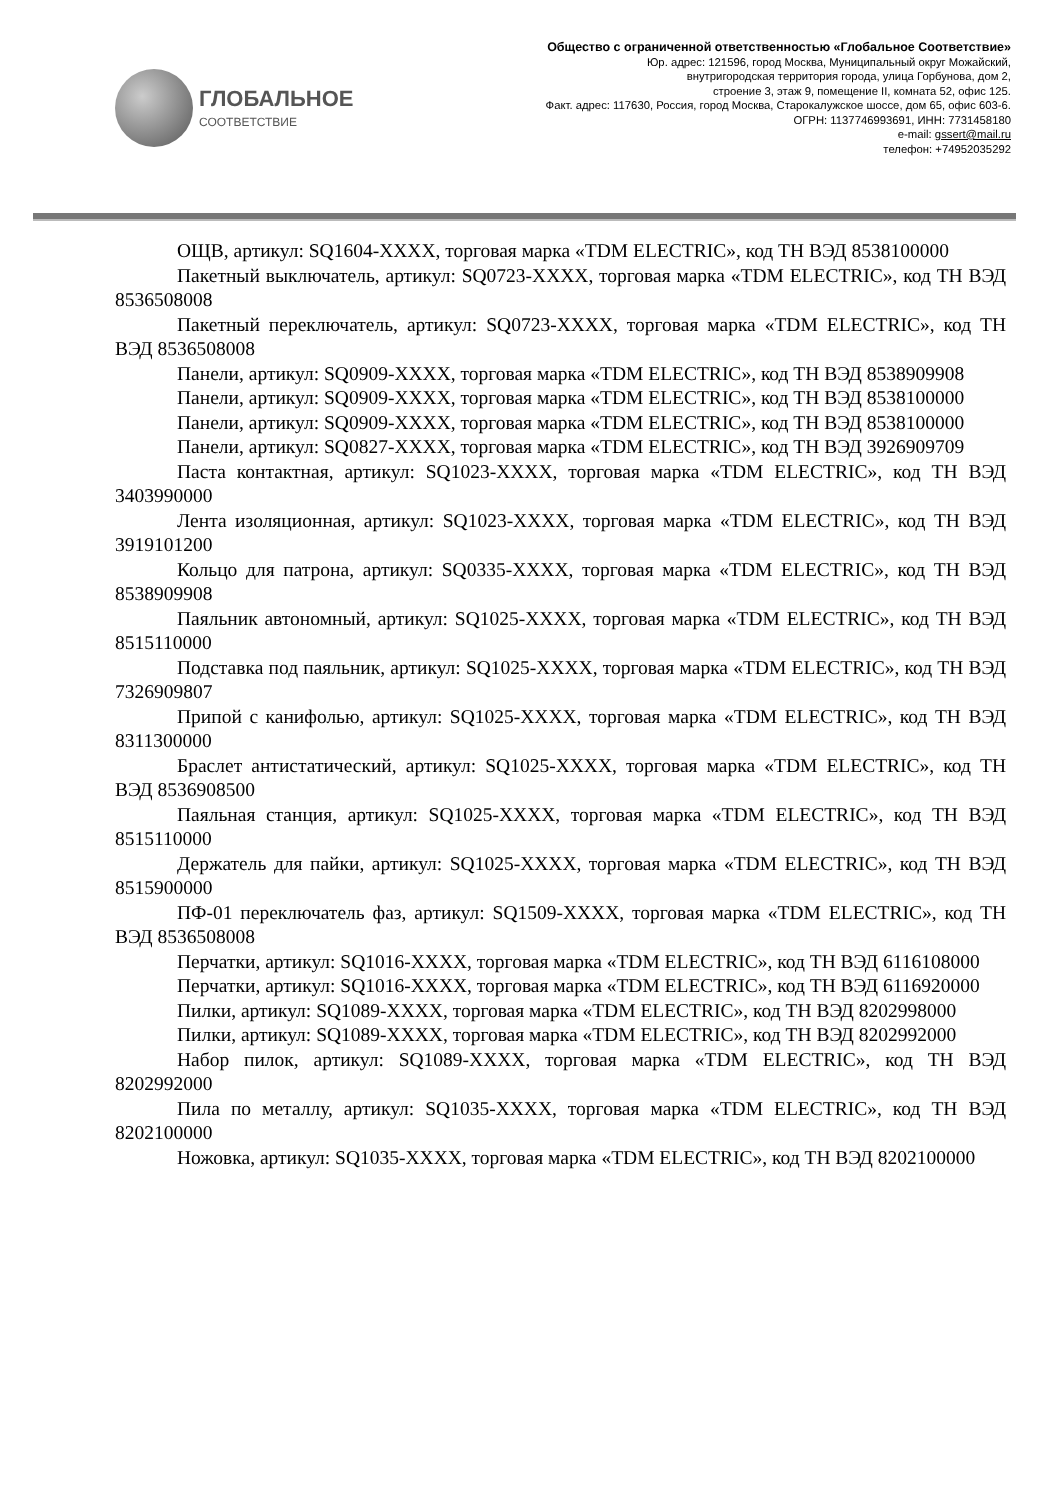ГЛОБАЛЬНОЕ
СООТВЕТСТВИЕ
Общество с ограниченной ответственностью «Глобальное Соответствие»
Юр. адрес: 121596, город Москва, Муниципальный округ Можайский,
внутригородская территория города, улица Горбунова, дом 2,
строение 3, этаж 9, помещение II, комната 52, офис 125.
Факт. адрес: 117630, Россия, город Москва, Старокалужское шоссе, дом 65, офис 603-6.
ОГРН: 1137746993691, ИНН: 7731458180
e-mail: gssert@mail.ru
телефон: +74952035292
ОЩВ, артикул: SQ1604-XXXX, торговая марка «TDM ELECTRIC», код ТН ВЭД 8538100000
Пакетный выключатель, артикул: SQ0723-XXXX, торговая марка «TDM ELECTRIC», код ТН ВЭД 8536508008
Пакетный переключатель, артикул: SQ0723-XXXX, торговая марка «TDM ELECTRIC», код ТН ВЭД 8536508008
Панели, артикул: SQ0909-XXXX, торговая марка «TDM ELECTRIC», код ТН ВЭД 8538909908
Панели, артикул: SQ0909-XXXX, торговая марка «TDM ELECTRIC», код ТН ВЭД 8538100000
Панели, артикул: SQ0909-XXXX, торговая марка «TDM ELECTRIC», код ТН ВЭД 8538100000
Панели, артикул: SQ0827-XXXX, торговая марка «TDM ELECTRIC», код ТН ВЭД 3926909709
Паста контактная, артикул: SQ1023-XXXX, торговая марка «TDM ELECTRIC», код ТН ВЭД 3403990000
Лента изоляционная, артикул: SQ1023-XXXX, торговая марка «TDM ELECTRIC», код ТН ВЭД 3919101200
Кольцо для патрона, артикул: SQ0335-XXXX, торговая марка «TDM ELECTRIC», код ТН ВЭД 8538909908
Паяльник автономный, артикул: SQ1025-XXXX, торговая марка «TDM ELECTRIC», код ТН ВЭД 8515110000
Подставка под паяльник, артикул: SQ1025-XXXX, торговая марка «TDM ELECTRIC», код ТН ВЭД 7326909807
Припой с канифолью, артикул: SQ1025-XXXX, торговая марка «TDM ELECTRIC», код ТН ВЭД 8311300000
Браслет антистатический, артикул: SQ1025-XXXX, торговая марка «TDM ELECTRIC», код ТН ВЭД 8536908500
Паяльная станция, артикул: SQ1025-XXXX, торговая марка «TDM ELECTRIC», код ТН ВЭД 8515110000
Держатель для пайки, артикул: SQ1025-XXXX, торговая марка «TDM ELECTRIC», код ТН ВЭД 8515900000
ПФ-01 переключатель фаз, артикул: SQ1509-XXXX, торговая марка «TDM ELECTRIC», код ТН ВЭД 8536508008
Перчатки, артикул: SQ1016-XXXX, торговая марка «TDM ELECTRIC», код ТН ВЭД 6116108000
Перчатки, артикул: SQ1016-XXXX, торговая марка «TDM ELECTRIC», код ТН ВЭД 6116920000
Пилки, артикул: SQ1089-XXXX, торговая марка «TDM ELECTRIC», код ТН ВЭД 8202998000
Пилки, артикул: SQ1089-XXXX, торговая марка «TDM ELECTRIC», код ТН ВЭД 8202992000
Набор пилок, артикул: SQ1089-XXXX, торговая марка «TDM ELECTRIC», код ТН ВЭД 8202992000
Пила по металлу, артикул: SQ1035-XXXX, торговая марка «TDM ELECTRIC», код ТН ВЭД 8202100000
Ножовка, артикул: SQ1035-XXXX, торговая марка «TDM ELECTRIC», код ТН ВЭД 8202100000